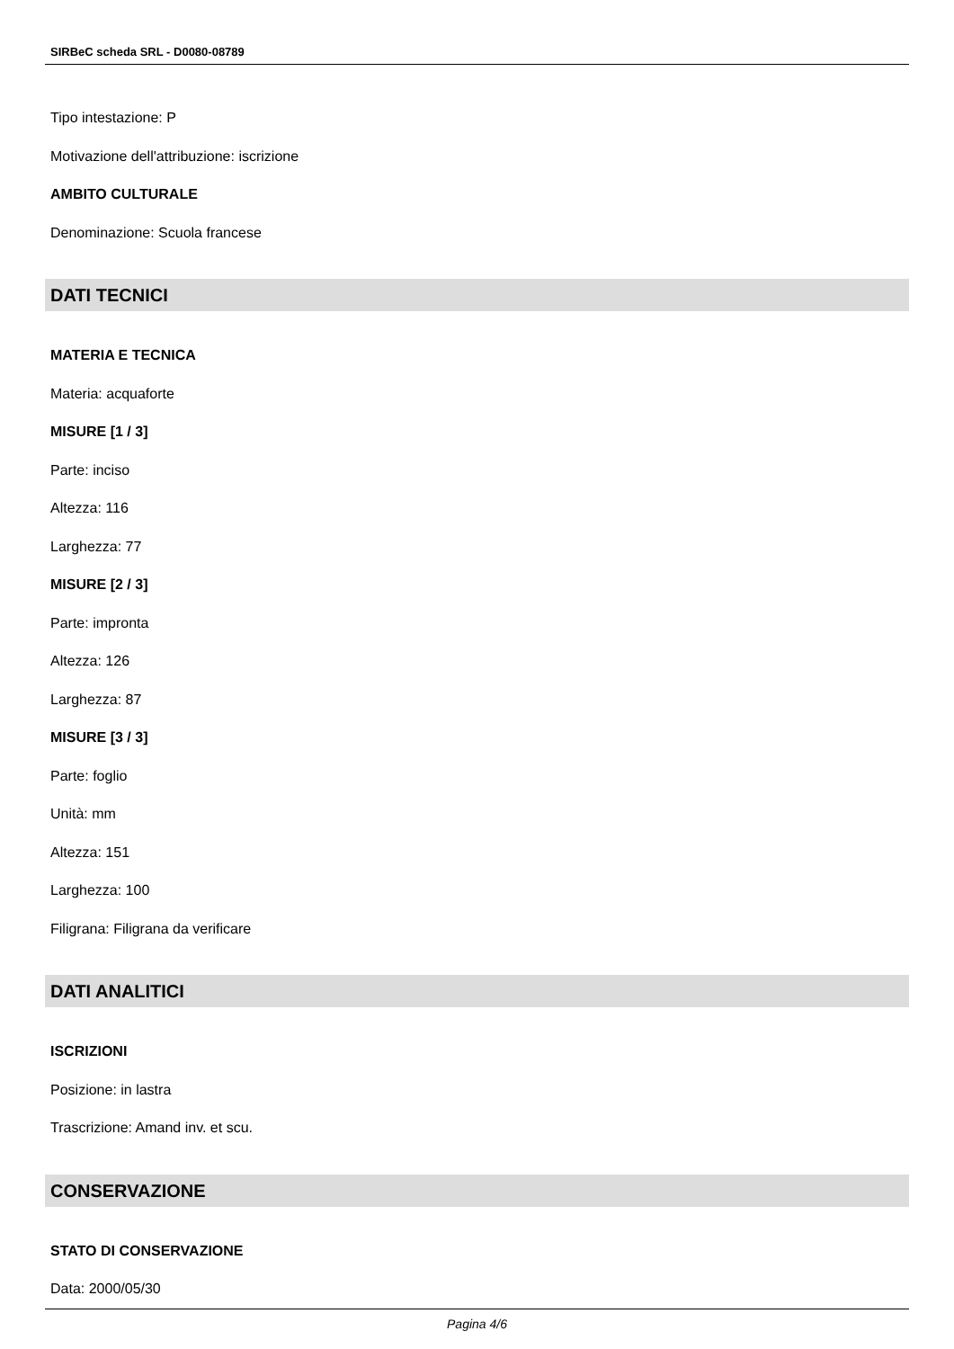SIRBeC scheda SRL - D0080-08789
Tipo intestazione: P
Motivazione dell'attribuzione: iscrizione
AMBITO CULTURALE
Denominazione: Scuola francese
DATI TECNICI
MATERIA E TECNICA
Materia: acquaforte
MISURE [1 / 3]
Parte: inciso
Altezza: 116
Larghezza: 77
MISURE [2 / 3]
Parte: impronta
Altezza: 126
Larghezza: 87
MISURE [3 / 3]
Parte: foglio
Unità: mm
Altezza: 151
Larghezza: 100
Filigrana: Filigrana da verificare
DATI ANALITICI
ISCRIZIONI
Posizione: in lastra
Trascrizione: Amand inv. et scu.
CONSERVAZIONE
STATO DI CONSERVAZIONE
Data: 2000/05/30
Pagina 4/6